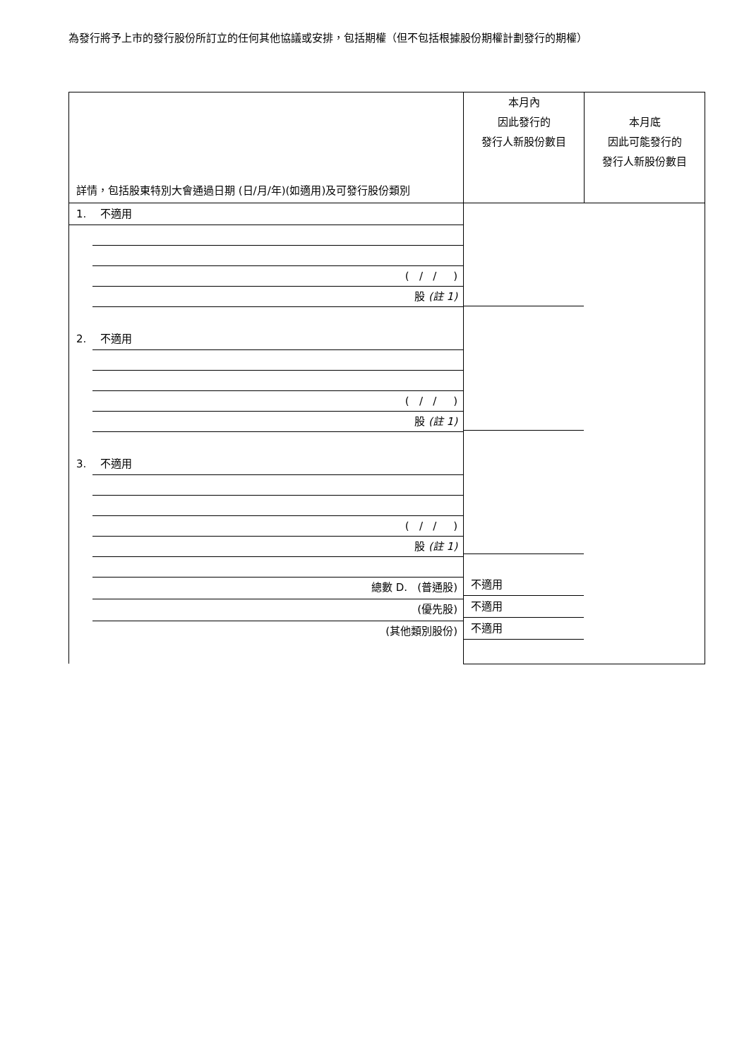為發行將予上市的發行股份所訂立的任何其他協議或安排，包括期權（但不包括根據股份期權計劃發行的期權）
| 詳情，包括股東特別大會通過日期 (日/月/年)(如適用)及可發行股份類別 | 本月內 因此發行的 發行人新股份數目 | 本月底 因此可能發行的 發行人新股份數目 |
| 1. 不適用 ( / / ) 股 (註 1) 2. 不適用 ( / / ) 股 (註 1) 3. 不適用 ( / / ) 股 (註 1) 總數 D. (普通股) (優先股) (其他類別股份) | 不適用 不適用 不適用 | |